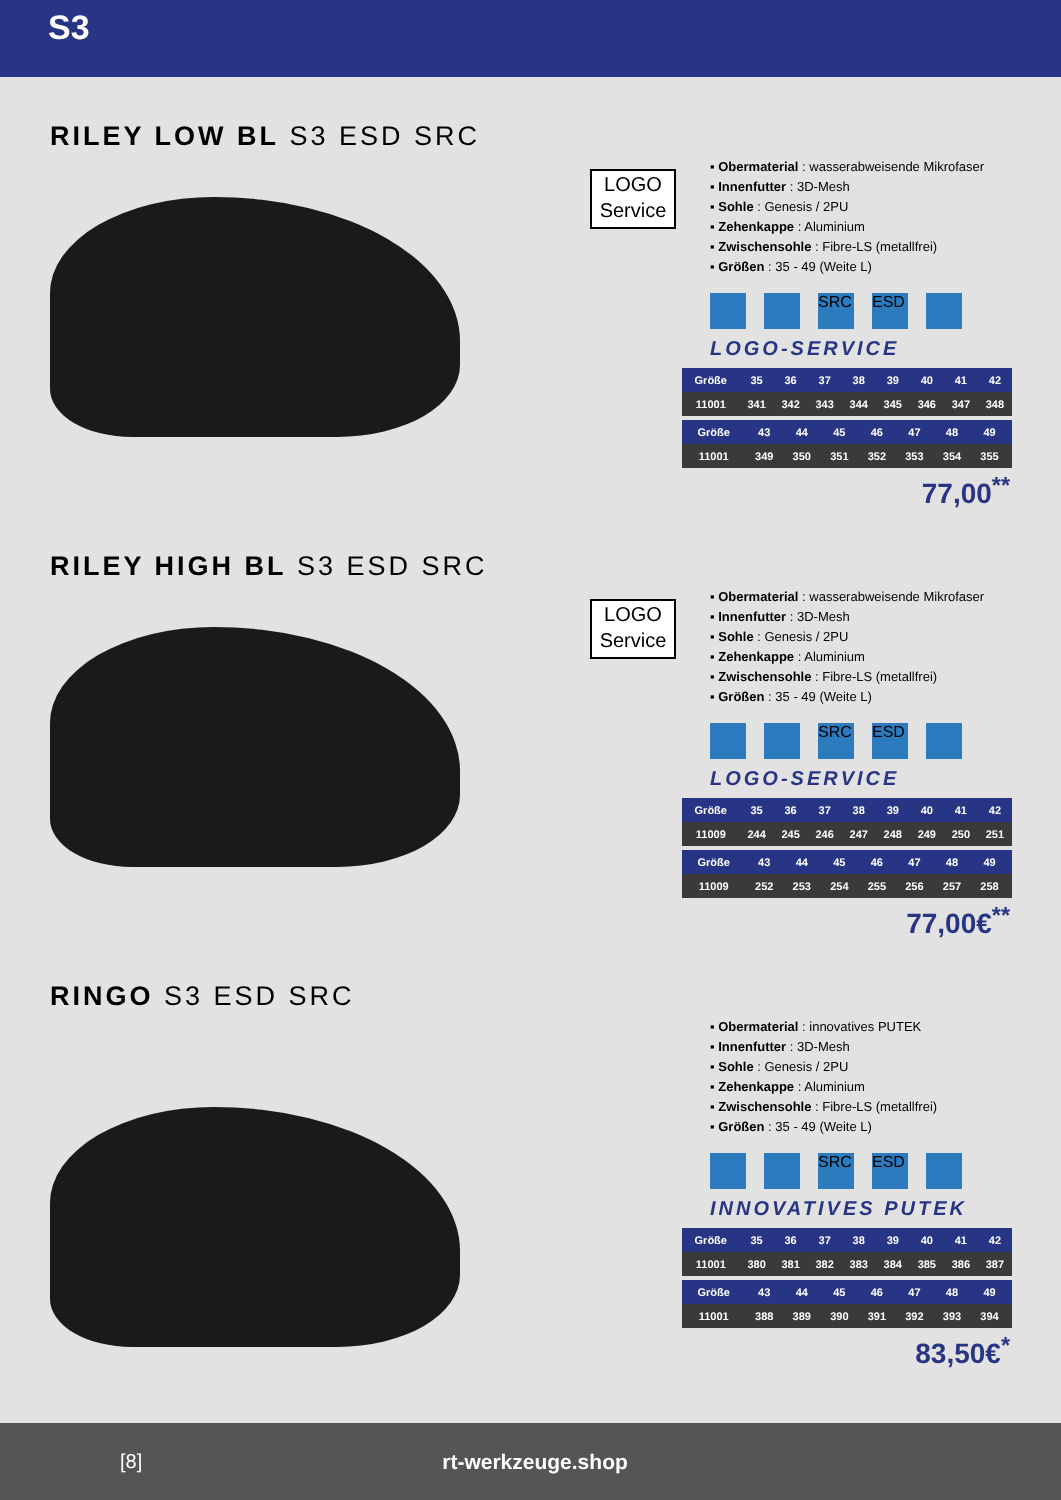S3
RILEY LOW BL S3 ESD SRC
LOGO
Service
▪ Obermaterial : wasserabweisende Mikrofaser
▪ Innenfutter : 3D-Mesh
▪ Sohle : Genesis / 2PU
▪ Zehenkappe : Aluminium
▪ Zwischensohle : Fibre-LS (metallfrei)
▪ Größen : 35 - 49 (Weite L)
SRC ESD
LOGO-SERVICE
| Größe | 35 | 36 | 37 | 38 | 39 | 40 | 41 | 42 |
| --- | --- | --- | --- | --- | --- | --- | --- | --- |
| 11001 | 341 | 342 | 343 | 344 | 345 | 346 | 347 | 348 |
| Größe | 43 | 44 | 45 | 46 | 47 | 48 | 49 | |
| --- | --- | --- | --- | --- | --- | --- | --- | --- |
| 11001 | 349 | 350 | 351 | 352 | 353 | 354 | 355 | |
77,00<sup>**</sup>
RILEY HIGH BL S3 ESD SRC
LOGO
Service
▪ Obermaterial : wasserabweisende Mikrofaser
▪ Innenfutter : 3D-Mesh
▪ Sohle : Genesis / 2PU
▪ Zehenkappe : Aluminium
▪ Zwischensohle : Fibre-LS (metallfrei)
▪ Größen : 35 - 49 (Weite L)
SRC ESD
LOGO-SERVICE
| Größe | 35 | 36 | 37 | 38 | 39 | 40 | 41 | 42 |
| --- | --- | --- | --- | --- | --- | --- | --- | --- |
| 11009 | 244 | 245 | 246 | 247 | 248 | 249 | 250 | 251 |
| Größe | 43 | 44 | 45 | 46 | 47 | 48 | 49 | |
| --- | --- | --- | --- | --- | --- | --- | --- | --- |
| 11009 | 252 | 253 | 254 | 255 | 256 | 257 | 258 | |
77,00€<sup>**</sup>
RINGO S3 ESD SRC
▪ Obermaterial : innovatives PUTEK
▪ Innenfutter : 3D-Mesh
▪ Sohle : Genesis / 2PU
▪ Zehenkappe : Aluminium
▪ Zwischensohle : Fibre-LS (metallfrei)
▪ Größen : 35 - 49 (Weite L)
SRC ESD
INNOVATIVES PUTEK
| Größe | 35 | 36 | 37 | 38 | 39 | 40 | 41 | 42 |
| --- | --- | --- | --- | --- | --- | --- | --- | --- |
| 11001 | 380 | 381 | 382 | 383 | 384 | 385 | 386 | 387 |
| Größe | 43 | 44 | 45 | 46 | 47 | 48 | 49 | |
| --- | --- | --- | --- | --- | --- | --- | --- | --- |
| 11001 | 388 | 389 | 390 | 391 | 392 | 393 | 394 | |
83,50€<sup>*</sup>
[8] rt-werkzeuge.shop